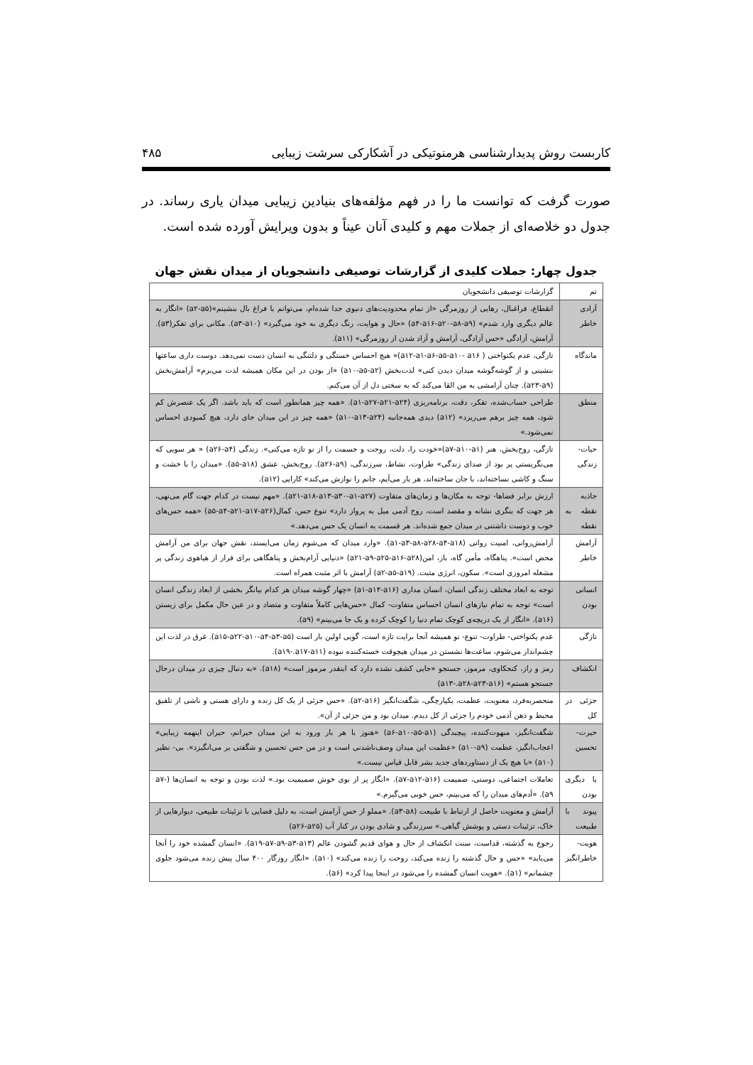کاربست روش پدیدارشناسی هرمنوتیکی در آشکارکی سرشت زیبایی ۴۸۵
صورت گرفت که توانست ما را در فهم مؤلفه‌های بنیادین زیبایی میدان یاری رساند. در جدول دو خلاصه‌ای از جملات مهم و کلیدی آنان عیناً و بدون ویرایش آورده شده است.
جدول چهار: جملات کلیدی از گزارشات توصیفی دانشجویان از میدان نقش جهان
| تم | گزارشات توصیفی دانشجویان |
| آزادی خاطر | انقطاع، فراغبال، رهایی از روزمرگی «از تمام محدودیت‌های دنیوی جدا شده‌ام، می‌توانم با فراغ بال بنشینم»(a۲-a۵) «انگار به عالم دیگری وارد شدم» (a۴-a۱۶-a۲۰-a۸-a۹) «حال و هوایت، رنگ دیگری به خود می‌گیرد» (a۳-a۱۰). مکانی برای تفکر(a۳). آرامش، آزادگی «حس آزادگی، آرامش و آزاد شدن از روزمرگی» (a۱۱). |
| ماندگاه | تازگی، عدم یکنواختی ( a۱۲-a۱-a۶-a۵-a۱۰- a۱۶)« هیچ احساس خستگی و دلتنگی به انسان دست نمی‌دهد. دوست داری ساعتها بنشینی و از گوشه‌گوشه میدان دیدن کنی» لذت‌بخش (a۱۰-a۵-a۲) «از بودن در این مکان همیشه لذت می‌برم» آرامش‌بخش (a۲۳-a۹). چنان آرامشی به من القا می‌کند که به سختی دل از آن می‌کنم. |
| منطق | طراحی حساب‌شده، تفکر، دقت، برنامه‌ریزی (a۱-a۲۷-a۲۱-a۲۴). «همه چیز همانطور است که باید باشد. اگر یک عنصرش کم شود، همه چیز برهم می‌ریزد» (a۱۲) دیدی همه‌جانبه (a۱۰-a۱۳-a۲۴) «همه چیز در این میدان جای دارد، هیچ کمبودی احساس نمی‌شود.» |
| حیات- زندگی | تازگی، روح‌بخش، هنر (a۷-a۱۰-a۱)«خودت را، دلت، روحت و جسمت را از نو تازه می‌کنی». زندگی (a۲۶-a۴) « هر سویی که می‌نگریستی پر بود از صدای زندگی» طراوت، نشاط، سرزندگی، (a۲۶-a۹). روح‌بخش، عشق (a۵-a۱۸). «میدان را با خشت و سنگ و کاشی نساخته‌اند، با جان ساخته‌اند، هر بار می‌آیم، جانم را نوازش می‌کند» کارایی (a۱۲). |
| جاذبه نقطه به نقطه | ارزش برابر فضاها- توجه به مکان‌ها و زمان‌های متفاوت (a۲۱-a۱۸-a۱۳-a۳۰-a۱-a۲۷). «مهم نیست در کدام جهت گام می‌نهی، هر جهت که بنگری نشانه و مقصد است، روح آدمی میل به پرواز دارد» تنوع حس، کمال(a۵-a۴-a۲۱-a۱۷-a۲۶) «همه حس‌های خوب و دوست داشتنی در میدان جمع شده‌اند. هر قسمت به انسان یک حس می‌دهد.» |
| آرامش خاطر | آرامش‌روانی، امنیت روانی (a۱-a۳-a۸-a۲۸-a۴-a۱۸). «وارد میدان که می‌شوم زمان می‌ایستد، نقش جهان برای من آرامش محض است». پناهگاه، مأمن گاه، باز، امن(a۲۱-a۹-a۲۵-a۱۶-a۲۸) «دنیایی آرام‌بخش و پناهگاهی برای فرار از هیاهوی زندگی پر مشغله امروزی است». سکون، انرژی مثبت. (a۲-a۵-a۱۹) آرامش با اثر مثبت همراه است. |
| انسانی بودن | توجه به ابعاد مختلف زندگی انسان، انسان مداری (a۱-a۱۴-a۱۶) «چهار گوشه میدان هر کدام بیانگر بخشی از ابعاد زندگی انسان است» توجه به تمام نیازهای انسان احساس متفاوت- کمال «حس‌هایی کاملاً متفاوت و متضاد و در عین حال مکمل برای زیستن (a۱۶). «انگار از یک دریچه‌ی کوچک تمام دنیا را کوچک کرده و یک جا می‌بینم» (a۹). |
| تازگی | عدم یکنواختی- طراوت- تنوع- نو همیشه آنجا برایت تازه است، گویی اولین بار است (a۱۵-a۲۲-a۱۰-a۴-a۳-a۵). غرق در لذت این چشم‌انداز می‌شوم، ساعت‌ها نشستن در میدان هیچوقت خسته‌کننده نبوده (a۱۹-.a۱۷-a۱۱). |
| انکشاف | رمز و راز، کنجکاوی، مرموز، جستجو «جایی کشف نشده دارد که اینقدر مرموز است» (a۱۸). «به دنبال چیزی در میدان درحال جستجو هستم» (a۱۳-.a۲۸-a۲۳-a۱۶) |
| جزئی در کل | منحصربه‌فرد، معنویت، عظمت، یکپارچگی، شگفت‌انگیز (a۲-a۱۶). «حس جزئی از یک کل زنده و دارای هستی و ناشی از تلفیق محیط و ذهن آدمی خودم را جزئی از کل دیدم. میدان بود و من جزئی از آن». |
| حیرت- تحسین | شگفت‌انگیز، مبهوت‌کننده، پیچیدگی (a۶-a۱۰-a۵-a۱) «هنوز با هر بار ورود به این میدان حیرانم، حیران اینهمه زیبایی» اعجاب‌انگیز، عظمت (a۱۰-a۹) «عظمت این میدان وصف‌ناشدنی است و در من حس تحسین و شگفتی بر می‌انگیزد». بی- نظیر (a۱۰) «با هیچ یک از دستاوردهای جدید بشر قابل قیاس نیست.» |
| با دیگری بودن | تعاملات اجتماعی، دوستی، صمیمت (a۷-a۱۲-a۱۶). «انگار پر از بوی خوش صمیمیت بود.» لذت بودن و توجه به انسان‌ها (a۷-a۹). «آدم‌های میدان را که می‌بینم، حس خوبی می‌گیرم.» |
| پیوند با طبیعت | آرامش و معنویت حاصل از ارتباط با طبیعت (a۳-a۸). «مملو از حس آرامش است، به دلیل فضایی با تزئینات طبیعی، دیوارهایی از خاک، تزئینات دستی و پوشش گیاهی.» سرزندگی و شادی بودن در کنار آب (a۲۶-a۲۵) |
| هویت- خاطرانگیز | رجوع به گذشته، قداست، سنت انکشاف از حال و هوای قدیم گشودن عالم (a۱۹-a۷-a۹-a۳-a۱۳). «انسان گمشده خود را آنجا می‌یابد» «حس و حال گذشته را زنده می‌کند، روحت را زنده می‌کند» (a۱۰). «انگار روزگار ۴۰۰ سال پیش زنده می‌شود جلوی چشمانم» (a۱). «هویت انسان گمشده را می‌شود در اینجا پیدا کرد» (a۶). |